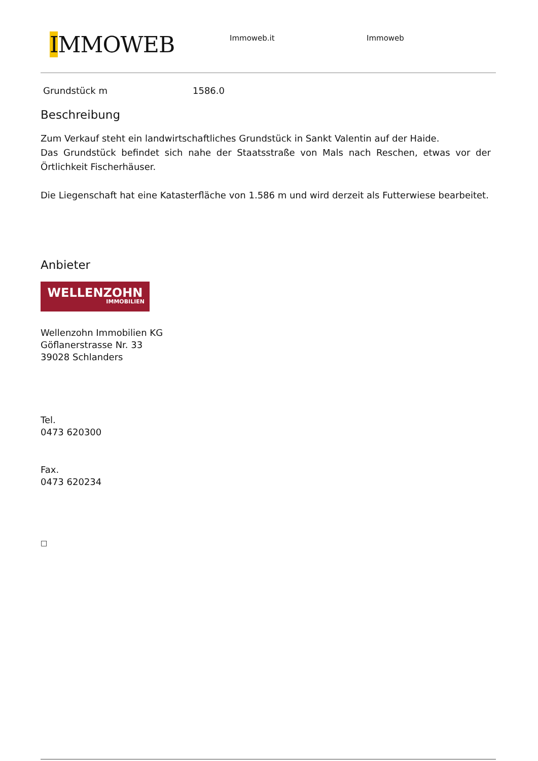IMMOWEB
Immoweb.it Immoweb
Grundstück m 1586.0
Beschreibung
Zum Verkauf steht ein landwirtschaftliches Grundstück in Sankt Valentin auf der Haide.
Das Grundstück befindet sich nahe der Staatsstraße von Mals nach Reschen, etwas vor der Örtlichkeit Fischerhäuser.
Die Liegenschaft hat eine Katasterfläche von 1.586 m und wird derzeit als Futterwiese bearbeitet.
Anbieter
WELLENZOHN
IMMOBILIEN
Wellenzohn Immobilien KG
Göflanerstrasse Nr. 33
39028 Schlanders
Tel.
0473 620300
Fax.
0473 620234
□